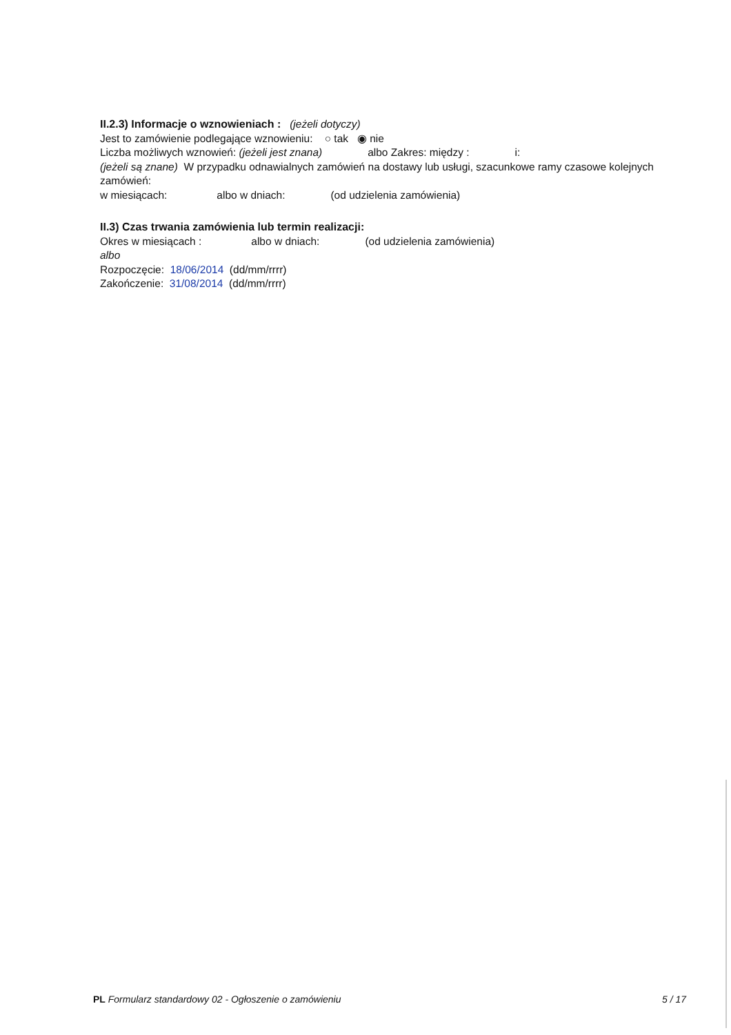II.2.3) Informacje o wznowieniach : (jeżeli dotyczy)
Jest to zamówienie podlegające wznowieniu: ○ tak ◉ nie
Liczba możliwych wznowień: (jeżeli jest znana) albo Zakres: między : i:
(jeżeli są znane) W przypadku odnawialnych zamówień na dostawy lub usługi, szacunkowe ramy czasowe kolejnych zamówień:
w miesiącach: albo w dniach: (od udzielenia zamówienia)
II.3) Czas trwania zamówienia lub termin realizacji:
Okres w miesiącach : albo w dniach: (od udzielenia zamówienia)
albo
Rozpoczęcie: 18/06/2014 (dd/mm/rrrr)
Zakończenie: 31/08/2014 (dd/mm/rrrr)
PL Formularz standardowy 02 - Ogłoszenie o zamówieniu 5 / 17